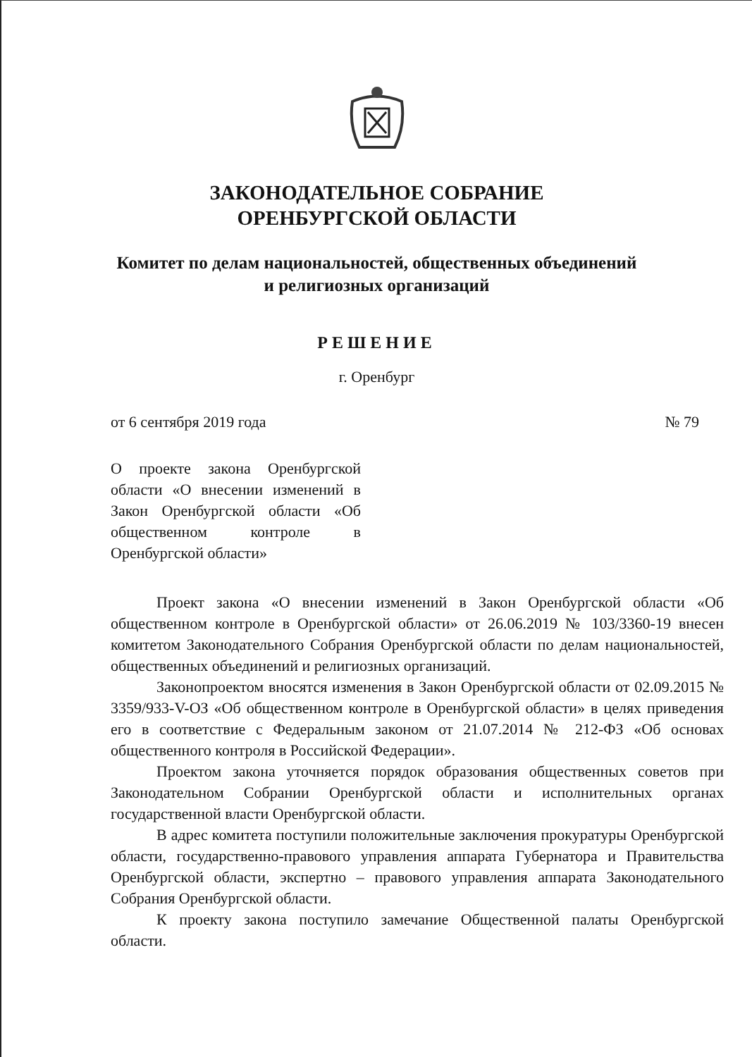ЗАКОНОДАТЕЛЬНОЕ СОБРАНИЕ
ОРЕНБУРГСКОЙ ОБЛАСТИ
Комитет по делам национальностей, общественных объединений
и религиозных организаций
РЕШЕНИЕ
г. Оренбург
от 6 сентября 2019 года № 79
О проекте закона Оренбургской области «О внесении изменений в Закон Оренбургской области «Об общественном контроле в Оренбургской области»
Проект закона «О внесении изменений в Закон Оренбургской области «Об общественном контроле в Оренбургской области» от 26.06.2019 № 103/3360-19 внесен комитетом Законодательного Собрания Оренбургской области по делам национальностей, общественных объединений и религиозных организаций.
Законопроектом вносятся изменения в Закон Оренбургской области от 02.09.2015 № 3359/933-V-ОЗ «Об общественном контроле в Оренбургской области» в целях приведения его в соответствие с Федеральным законом от 21.07.2014 № 212-ФЗ «Об основах общественного контроля в Российской Федерации».
Проектом закона уточняется порядок образования общественных советов при Законодательном Собрании Оренбургской области и исполнительных органах государственной власти Оренбургской области.
В адрес комитета поступили положительные заключения прокуратуры Оренбургской области, государственно-правового управления аппарата Губернатора и Правительства Оренбургской области, экспертно – правового управления аппарата Законодательного Собрания Оренбургской области.
К проекту закона поступило замечание Общественной палаты Оренбургской области.